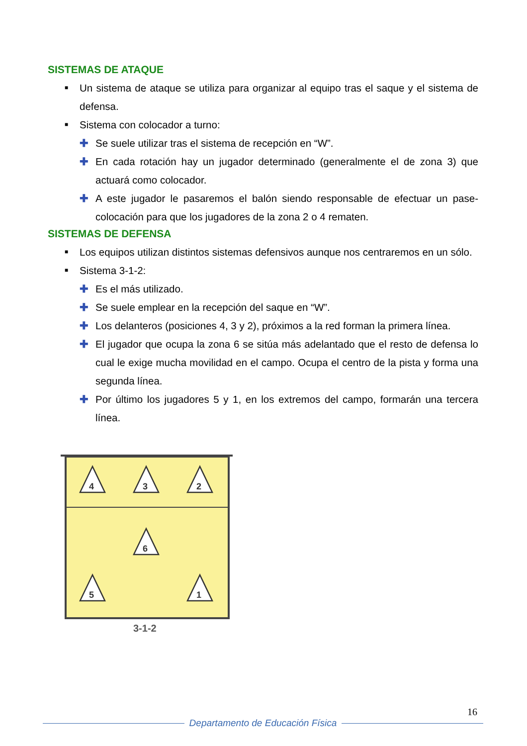SISTEMAS DE ATAQUE
■ Un sistema de ataque se utiliza para organizar al equipo tras el saque y el sistema de defensa.
■ Sistema con colocador a turno:
✚ Se suele utilizar tras el sistema de recepción en “W”.
✚ En cada rotación hay un jugador determinado (generalmente el de zona 3) que actuará como colocador.
✚ A este jugador le pasaremos el balón siendo responsable de efectuar un pase-colocación para que los jugadores de la zona 2 o 4 rematen.
SISTEMAS DE DEFENSA
■ Los equipos utilizan distintos sistemas defensivos aunque nos centraremos en un sólo.
■ Sistema 3-1-2:
✚ Es el más utilizado.
✚ Se suele emplear en la recepción del saque en “W”.
✚ Los delanteros (posiciones 4, 3 y 2), próximos a la red forman la primera línea.
✚ El jugador que ocupa la zona 6 se sitúa más adelantado que el resto de defensa lo cual le exige mucha movilidad en el campo. Ocupa el centro de la pista y forma una segunda línea.
✚ Por último los jugadores 5 y 1, en los extremos del campo, formarán una tercera línea.
4
3
2
6
5
1
3-1-2
16
Departamento de Educación Física